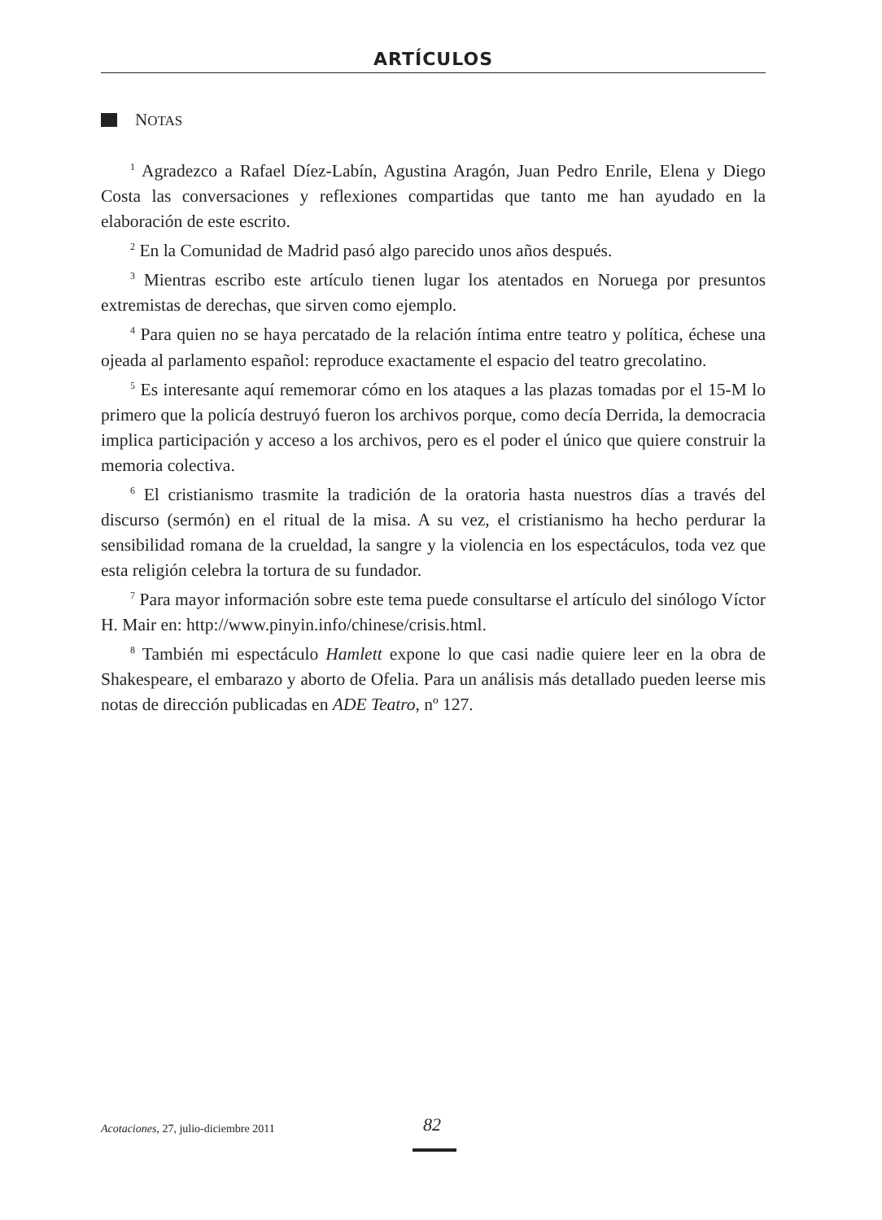ARTÍCULOS
NOTAS
<sup>1</sup> Agradezco a Rafael Díez-Labín, Agustina Aragón, Juan Pedro Enrile, Elena y Diego Costa las conversaciones y reflexiones compartidas que tanto me han ayudado en la elaboración de este escrito.
<sup>2</sup> En la Comunidad de Madrid pasó algo parecido unos años después.
<sup>3</sup> Mientras escribo este artículo tienen lugar los atentados en Noruega por presuntos extremistas de derechas, que sirven como ejemplo.
<sup>4</sup> Para quien no se haya percatado de la relación íntima entre teatro y política, échese una ojeada al parlamento español: reproduce exactamente el espacio del teatro grecolatino.
<sup>5</sup> Es interesante aquí rememorar cómo en los ataques a las plazas tomadas por el 15-M lo primero que la policía destruyó fueron los archivos porque, como decía Derrida, la democracia implica participación y acceso a los archivos, pero es el poder el único que quiere construir la memoria colectiva.
<sup>6</sup> El cristianismo trasmite la tradición de la oratoria hasta nuestros días a través del discurso (sermón) en el ritual de la misa. A su vez, el cristianismo ha hecho perdurar la sensibilidad romana de la crueldad, la sangre y la violencia en los espectáculos, toda vez que esta religión celebra la tortura de su fundador.
<sup>7</sup> Para mayor información sobre este tema puede consultarse el artículo del sinólogo Víctor H. Mair en: http://www.pinyin.info/chinese/crisis.html.
<sup>8</sup> También mi espectáculo Hamlett expone lo que casi nadie quiere leer en la obra de Shakespeare, el embarazo y aborto de Ofelia. Para un análisis más detallado pueden leerse mis notas de dirección publicadas en ADE Teatro, nº 127.
Acotaciones, 27, julio-diciembre 2011 82